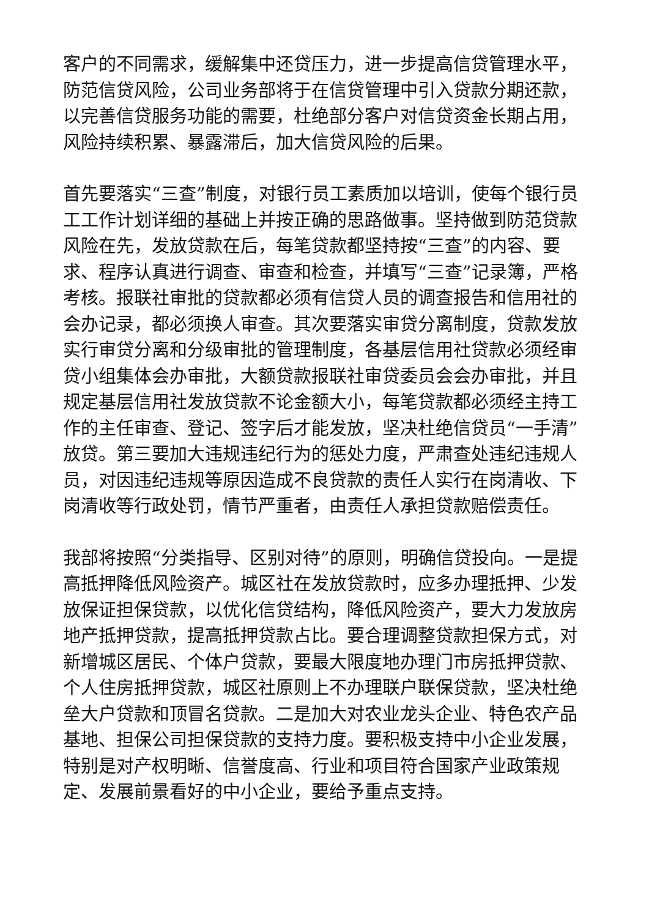客户的不同需求，缓解集中还贷压力，进一步提高信贷管理水平，防范信贷风险，公司业务部将于在信贷管理中引入贷款分期还款，以完善信贷服务功能的需要，杜绝部分客户对信贷资金长期占用，风险持续积累、暴露滞后，加大信贷风险的后果。
首先要落实“三查”制度，对银行员工素质加以培训，使每个银行员工工作计划详细的基础上并按正确的思路做事。坚持做到防范贷款风险在先，发放贷款在后，每笔贷款都坚持按“三查”的内容、要求、程序认真进行调查、审查和检查，并填写“三查”记录簿，严格考核。报联社审批的贷款都必须有信贷人员的调查报告和信用社的会办记录，都必须换人审查。其次要落实审贷分离制度，贷款发放实行审贷分离和分级审批的管理制度，各基层信用社贷款必须经审贷小组集体会办审批，大额贷款报联社审贷委员会会办审批，并且规定基层信用社发放贷款不论金额大小，每笔贷款都必须经主持工作的主任审查、登记、签字后才能发放，坚决杜绝信贷员“一手清”放贷。第三要加大违规违纪行为的惩处力度，严肃查处违纪违规人员，对因违纪违规等原因造成不良贷款的责任人实行在岗清收、下岗清收等行政处罚，情节严重者，由责任人承担贷款赔偿责任。
我部将按照“分类指导、区别对待”的原则，明确信贷投向。一是提高抵押降低风险资产。城区社在发放贷款时，应多办理抵押、少发放保证担保贷款，以优化信贷结构，降低风险资产，要大力发放房地产抵押贷款，提高抵押贷款占比。要合理调整贷款担保方式，对新增城区居民、个体户贷款，要最大限度地办理门市房抵押贷款、个人住房抵押贷款，城区社原则上不办理联户联保贷款，坚决杜绝垒大户贷款和顶冒名贷款。二是加大对农业龙头企业、特色农产品基地、担保公司担保贷款的支持力度。要积极支持中小企业发展，特别是对产权明晰、信誉度高、行业和项目符合国家产业政策规定、发展前景看好的中小企业，要给予重点支持。